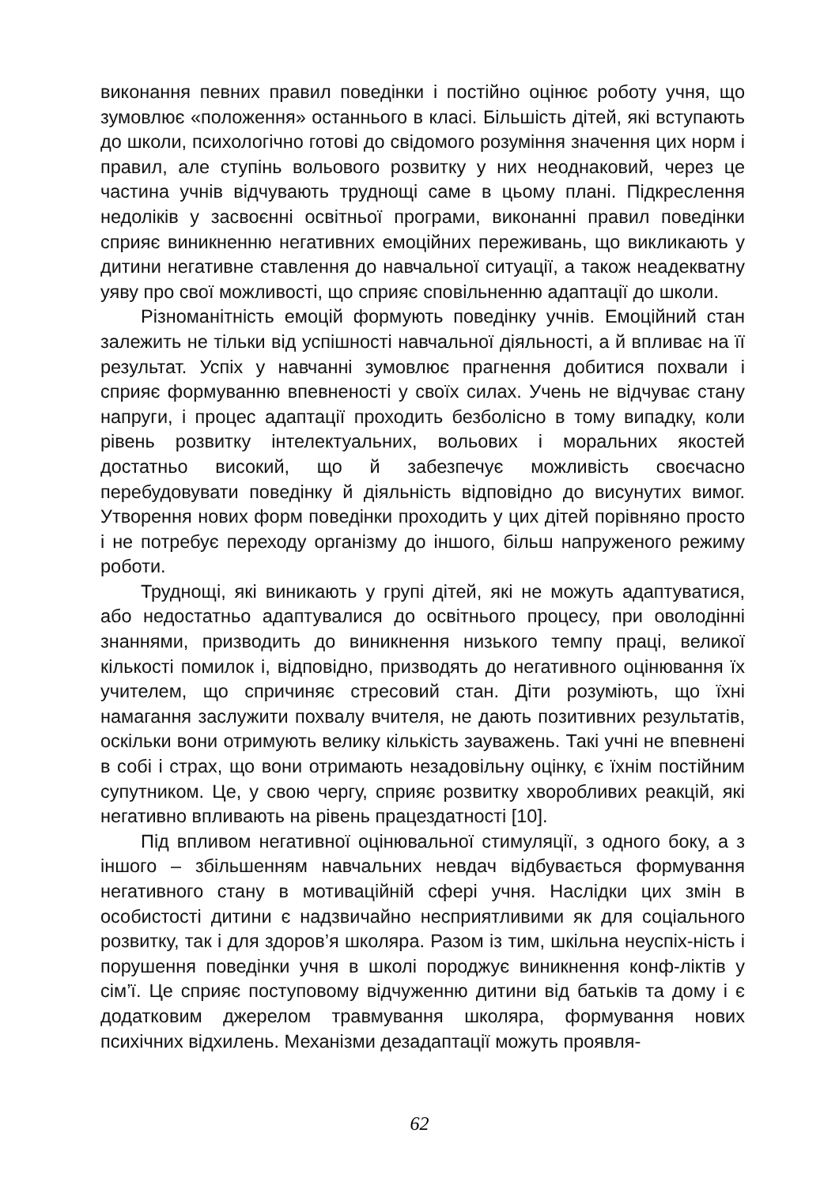виконання певних правил поведінки і постійно оцінює роботу учня, що зумовлює «положення» останнього в класі. Більшість дітей, які вступають до школи, психологічно готові до свідомого розуміння значення цих норм і правил, але ступінь вольового розвитку у них неоднаковий, через це частина учнів відчувають труднощі саме в цьому плані. Підкреслення недоліків у засвоєнні освітньої програми, виконанні правил поведінки сприяє виникненню негативних емоційних переживань, що викликають у дитини негативне ставлення до навчальної ситуації, а також неадекватну уяву про свої можливості, що сприяє сповільненню адаптації до школи.
Різноманітність емоцій формують поведінку учнів. Емоційний стан залежить не тільки від успішності навчальної діяльності, а й впливає на її результат. Успіх у навчанні зумовлює прагнення добитися похвали і сприяє формуванню впевненості у своїх силах. Учень не відчуває стану напруги, і процес адаптації проходить безболісно в тому випадку, коли рівень розвитку інтелектуальних, вольових і моральних якостей достатньо високий, що й забезпечує можливість своєчасно перебудовувати поведінку й діяльність відповідно до висунутих вимог. Утворення нових форм поведінки проходить у цих дітей порівняно просто і не потребує переходу організму до іншого, більш напруженого режиму роботи.
Труднощі, які виникають у групі дітей, які не можуть адаптуватися, або недостатньо адаптувалися до освітнього процесу, при оволодінні знаннями, призводить до виникнення низького темпу праці, великої кількості помилок і, відповідно, призводять до негативного оцінювання їх учителем, що спричиняє стресовий стан. Діти розуміють, що їхні намагання заслужити похвалу вчителя, не дають позитивних результатів, оскільки вони отримують велику кількість зауважень. Такі учні не впевнені в собі і страх, що вони отримають незадовільну оцінку, є їхнім постійним супутником. Це, у свою чергу, сприяє розвитку хворобливих реакцій, які негативно впливають на рівень працездатності [10].
Під впливом негативної оцінювальної стимуляції, з одного боку, а з іншого – збільшенням навчальних невдач відбувається формування негативного стану в мотиваційній сфері учня. Наслідки цих змін в особистості дитини є надзвичайно несприятливими як для соціального розвитку, так і для здоров’я школяра. Разом із тим, шкільна неуспіх-ність і порушення поведінки учня в школі породжує виникнення конф-ліктів у сім’ї. Це сприяє поступовому відчуженню дитини від батьків та дому і є додатковим джерелом травмування школяра, формування нових психічних відхилень. Механізми дезадаптації можуть проявля-
62